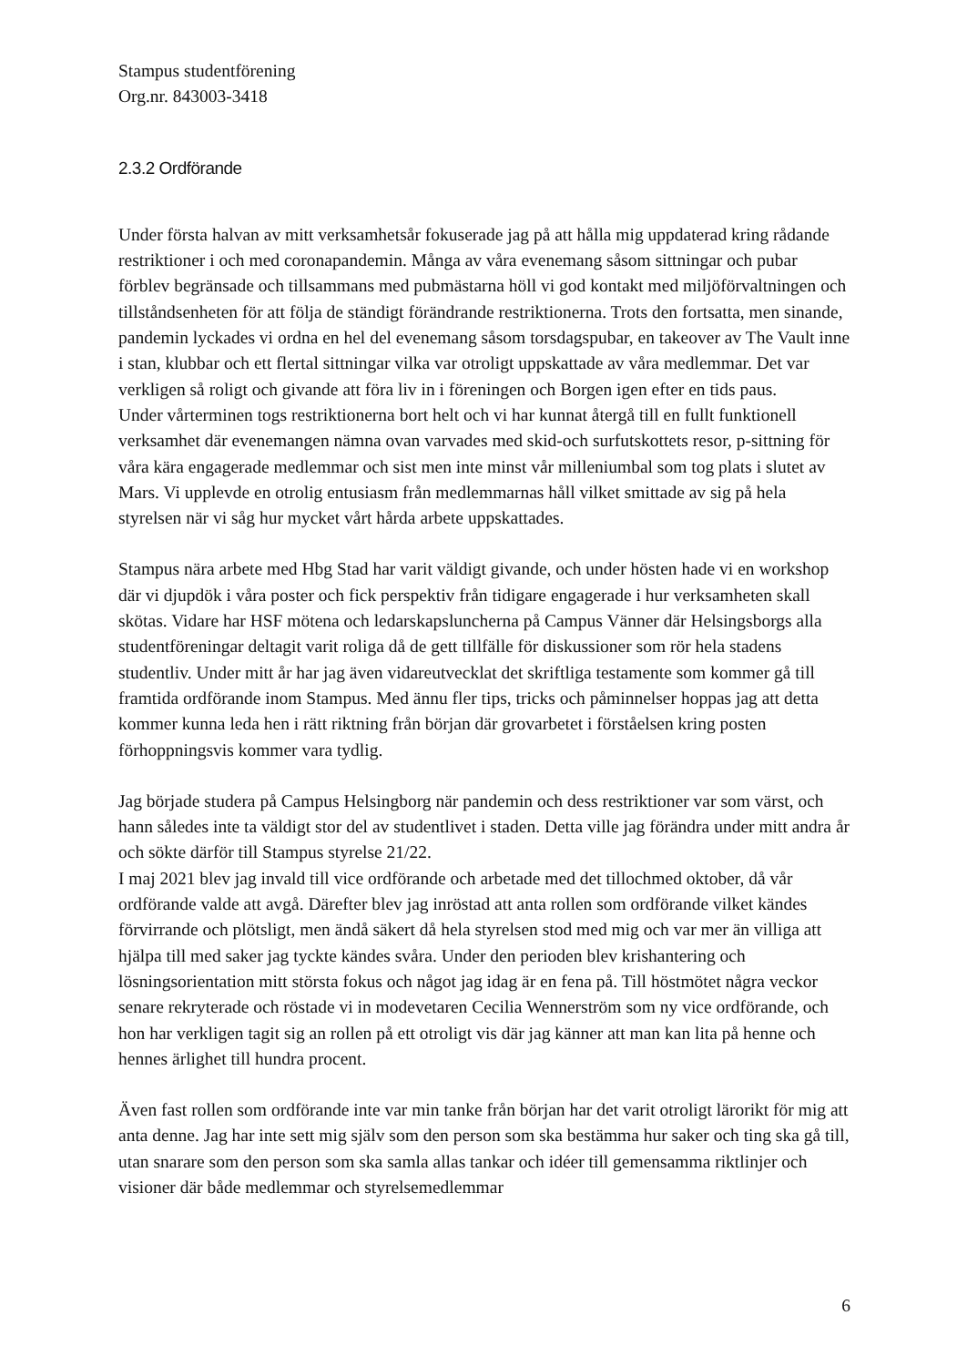Stampus studentförening
Org.nr. 843003-3418
2.3.2 Ordförande
Under första halvan av mitt verksamhetsår fokuserade jag på att hålla mig uppdaterad kring rådande restriktioner i och med coronapandemin. Många av våra evenemang såsom sittningar och pubar förblev begränsade och tillsammans med pubmästarna höll vi god kontakt med miljöförvaltningen och tillståndsenheten för att följa de ständigt förändrande restriktionerna. Trots den fortsatta, men sinande, pandemin lyckades vi ordna en hel del evenemang såsom torsdagspubar, en takeover av The Vault inne i stan, klubbar och ett flertal sittningar vilka var otroligt uppskattade av våra medlemmar. Det var verkligen så roligt och givande att föra liv in i föreningen och Borgen igen efter en tids paus.
Under vårterminen togs restriktionerna bort helt och vi har kunnat återgå till en fullt funktionell verksamhet där evenemangen nämna ovan varvades med skid-och surfutskottets resor, p-sittning för våra kära engagerade medlemmar och sist men inte minst vår milleniumbal som tog plats i slutet av Mars. Vi upplevde en otrolig entusiasm från medlemmarnas håll vilket smittade av sig på hela styrelsen när vi såg hur mycket vårt hårda arbete uppskattades.
Stampus nära arbete med Hbg Stad har varit väldigt givande, och under hösten hade vi en workshop där vi djupdök i våra poster och fick perspektiv från tidigare engagerade i hur verksamheten skall skötas. Vidare har HSF mötena och ledarskapsluncherna på Campus Vänner där Helsingsborgs alla studentföreningar deltagit varit roliga då de gett tillfälle för diskussioner som rör hela stadens studentliv. Under mitt år har jag även vidareutvecklat det skriftliga testamente som kommer gå till framtida ordförande inom Stampus. Med ännu fler tips, tricks och påminnelser hoppas jag att detta kommer kunna leda hen i rätt riktning från början där grovarbetet i förståelsen kring posten förhoppningsvis kommer vara tydlig.
Jag började studera på Campus Helsingborg när pandemin och dess restriktioner var som värst, och hann således inte ta väldigt stor del av studentlivet i staden. Detta ville jag förändra under mitt andra år och sökte därför till Stampus styrelse 21/22.
I maj 2021 blev jag invald till vice ordförande och arbetade med det tillochmed oktober, då vår ordförande valde att avgå. Därefter blev jag inröstad att anta rollen som ordförande vilket kändes förvirrande och plötsligt, men ändå säkert då hela styrelsen stod med mig och var mer än villiga att hjälpa till med saker jag tyckte kändes svåra. Under den perioden blev krishantering och lösningsorientation mitt största fokus och något jag idag är en fena på. Till höstmötet några veckor senare rekryterade och röstade vi in modevetaren Cecilia Wennerström som ny vice ordförande, och hon har verkligen tagit sig an rollen på ett otroligt vis där jag känner att man kan lita på henne och hennes ärlighet till hundra procent.
Även fast rollen som ordförande inte var min tanke från början har det varit otroligt lärorikt för mig att anta denne. Jag har inte sett mig själv som den person som ska bestämma hur saker och ting ska gå till, utan snarare som den person som ska samla allas tankar och idéer till gemensamma riktlinjer och visioner där både medlemmar och styrelsemedlemmar
6